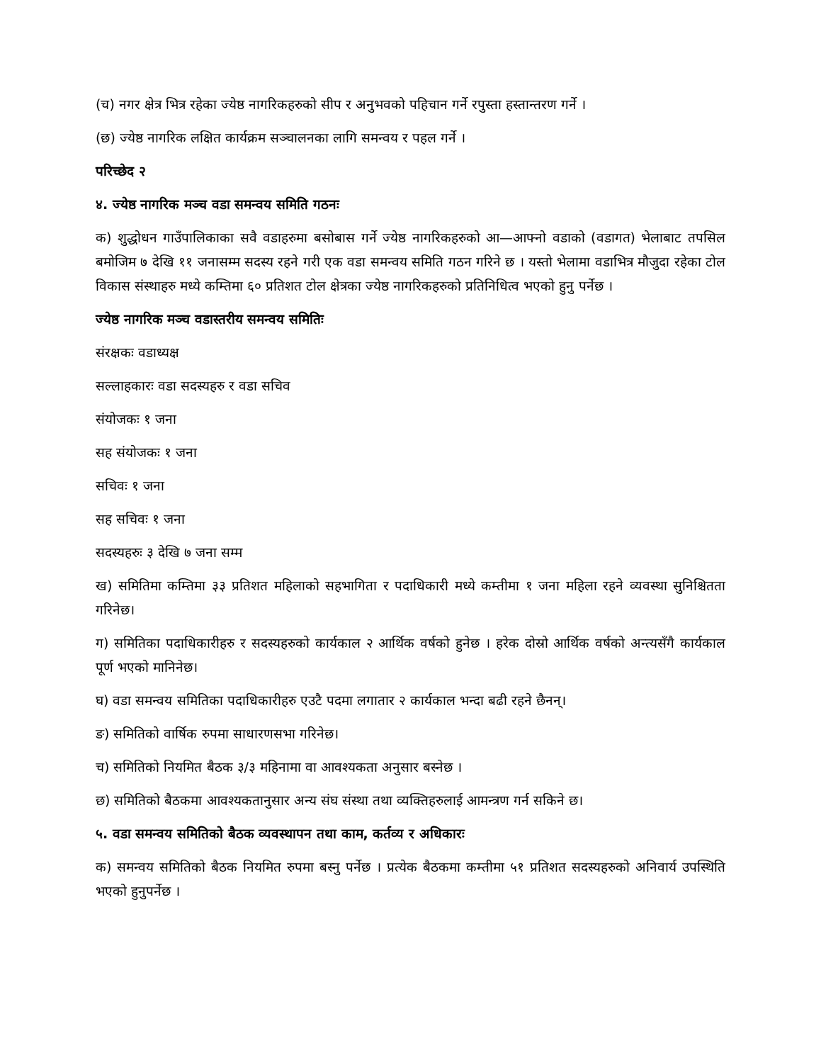(च) नगर क्षेत्र भित्र रहेका ज्येष्ठ नागरिकहरुको सीप र अनुभवको पहिचान गर्ने रपुस्ता हस्तान्तरण गर्ने ।
(छ) ज्येष्ठ नागरिक लक्षित कार्यक्रम सञ्चालनका लागि समन्वय र पहल गर्ने ।
परिच्छेद २
४. ज्येष्ठ नागरिक मञ्च वडा समन्वय समिति गठनः
क) शुद्धोधन गाउँपालिकाका सवै वडाहरुमा बसोबास गर्ने ज्येष्ठ नागरिकहरुको आ—आफ्नो वडाको (वडागत) भेलाबाट तपसिल बमोजिम ७ देखि ११ जनासम्म सदस्य रहने गरी एक वडा समन्वय समिति गठन गरिने छ । यस्तो भेलामा वडाभित्र मौजुदा रहेका टोल विकास संस्थाहरु मध्ये कम्तिमा ६० प्रतिशत टोल क्षेत्रका ज्येष्ठ नागरिकहरुको प्रतिनिधित्व भएको हुनु पर्नेछ ।
ज्येष्ठ नागरिक मञ्च वडास्तरीय समन्वय समितिः
संरक्षकः वडाध्यक्ष
सल्लाहकारः वडा सदस्यहरु र वडा सचिव
संयोजकः १ जना
सह संयोजकः १ जना
सचिवः १ जना
सह सचिवः १ जना
सदस्यहरुः ३ देखि ७ जना सम्म
ख) समितिमा कम्तिमा ३३ प्रतिशत महिलाको सहभागिता र पदाधिकारी मध्ये कम्तीमा १ जना महिला रहने व्यवस्था सुनिश्चितता गरिनेछ।
ग) समितिका पदाधिकारीहरु र सदस्यहरुको कार्यकाल २ आर्थिक वर्षको हुनेछ । हरेक दोस्रो आर्थिक वर्षको अन्त्यसँगै कार्यकाल पूर्ण भएको मानिनेछ।
घ) वडा समन्वय समितिका पदाधिकारीहरु एउटै पदमा लगातार २ कार्यकाल भन्दा बढी रहने छैनन्।
ङ) समितिको वार्षिक रुपमा साधारणसभा गरिनेछ।
च) समितिको नियमित बैठक ३/३ महिनामा वा आवश्यकता अनुसार बस्नेछ ।
छ) समितिको बैठकमा आवश्यकतानुसार अन्य संघ संस्था तथा व्यक्तिहरुलाई आमन्त्रण गर्न सकिने छ।
५. वडा समन्वय समितिको बैठक व्यवस्थापन तथा काम, कर्तव्य र अधिकारः
क) समन्वय समितिको बैठक नियमित रुपमा बस्नु पर्नेछ । प्रत्येक बैठकमा कम्तीमा ५१ प्रतिशत सदस्यहरुको अनिवार्य उपस्थिति भएको हुनुपर्नेछ ।